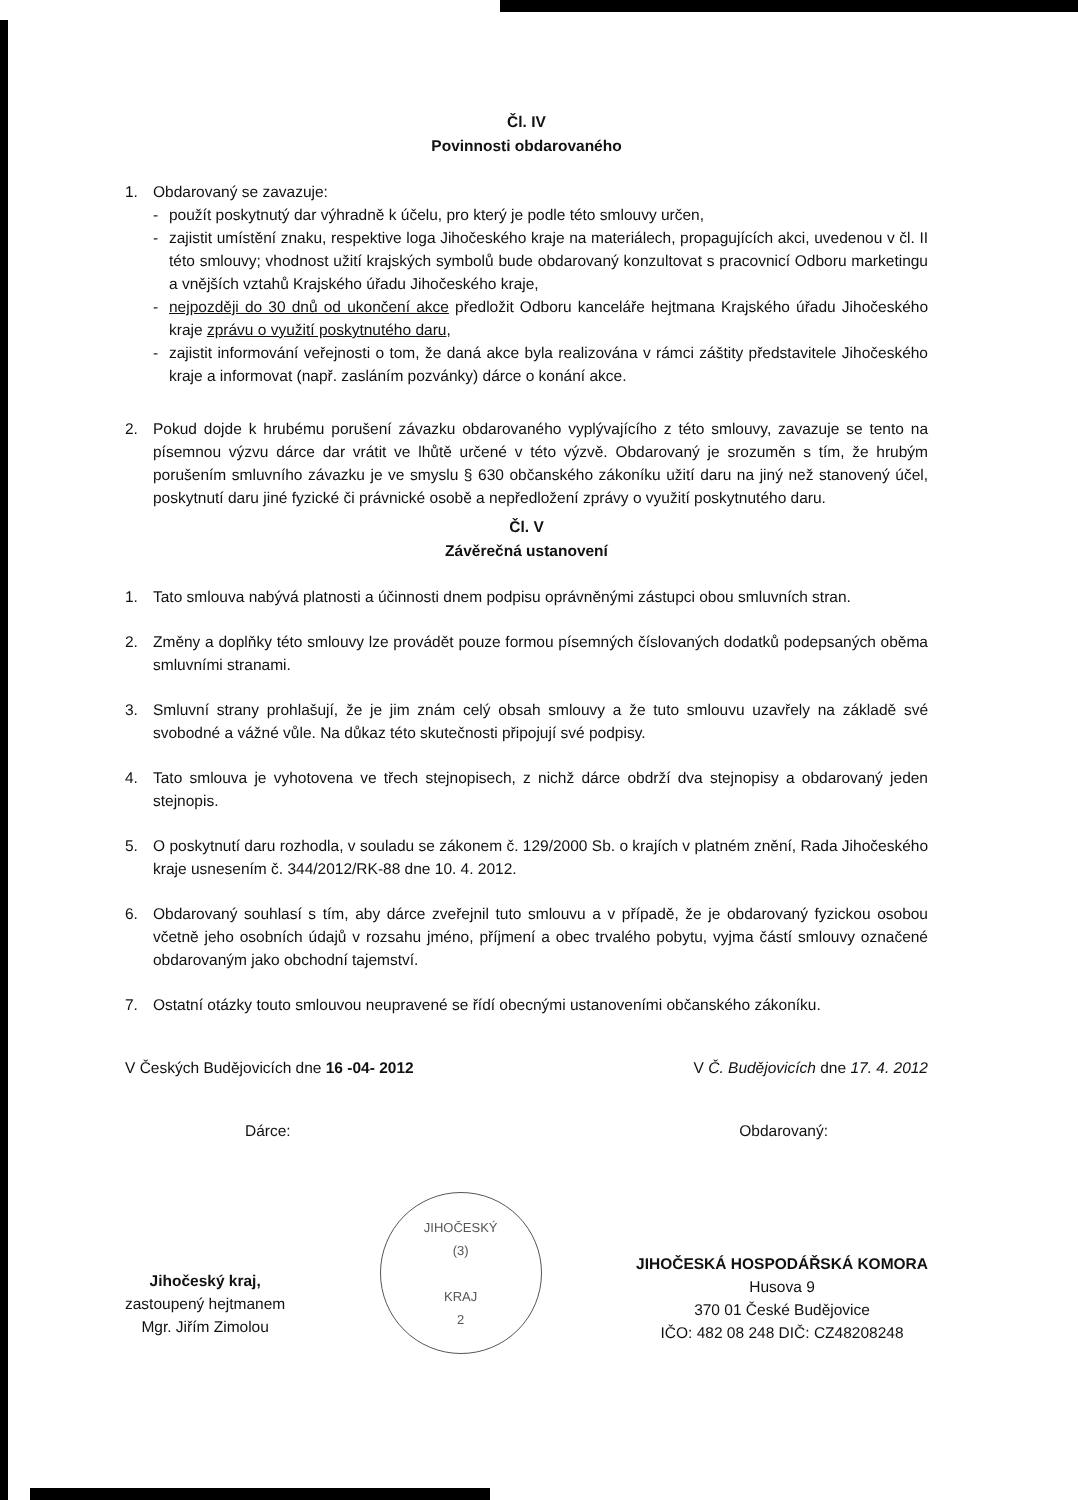Čl. IV
Povinnosti obdarovaného
1. Obdarovaný se zavazuje:
- použít poskytnutý dar výhradně k účelu, pro který je podle této smlouvy určen,
- zajistit umístění znaku, respektive loga Jihočeského kraje na materiálech, propagujících akci, uvedenou v čl. II této smlouvy; vhodnost užití krajských symbolů bude obdarovaný konzultovat s pracovnicí Odboru marketingu a vnějších vztahů Krajského úřadu Jihočeského kraje,
- nejpozději do 30 dnů od ukončení akce předložit Odboru kanceláře hejtmana Krajského úřadu Jihočeského kraje zprávu o využití poskytnutého daru,
- zajistit informování veřejnosti o tom, že daná akce byla realizována v rámci záštity představitele Jihočeského kraje a informovat (např. zasláním pozvánky) dárce o konání akce.
2. Pokud dojde k hrubému porušení závazku obdarovaného vyplývajícího z této smlouvy, zavazuje se tento na písemnou výzvu dárce dar vrátit ve lhůtě určené v této výzvě. Obdarovaný je srozuměn s tím, že hrubým porušením smluvního závazku je ve smyslu § 630 občanského zákoníku užití daru na jiný než stanovený účel, poskytnutí daru jiné fyzické či právnické osobě a nepředložení zprávy o využití poskytnutého daru.
Čl. V
Závěrečná ustanovení
1. Tato smlouva nabývá platnosti a účinnosti dnem podpisu oprávněnými zástupci obou smluvních stran.
2. Změny a doplňky této smlouvy lze provádět pouze formou písemných číslovaných dodatků podepsaných oběma smluvními stranami.
3. Smluvní strany prohlašují, že je jim znám celý obsah smlouvy a že tuto smlouvu uzavřely na základě své svobodné a vážné vůle. Na důkaz této skutečnosti připojují své podpisy.
4. Tato smlouva je vyhotovena ve třech stejnopisech, z nichž dárce obdrží dva stejnopisy a obdarovaný jeden stejnopis.
5. O poskytnutí daru rozhodla, v souladu se zákonem č. 129/2000 Sb. o krajích v platném znění, Rada Jihočeského kraje usnesením č. 344/2012/RK-88 dne 10. 4. 2012.
6. Obdarovaný souhlasí s tím, aby dárce zveřejnil tuto smlouvu a v případě, že je obdarovaný fyzickou osobou včetně jeho osobních údajů v rozsahu jméno, příjmení a obec trvalého pobytu, vyjma částí smlouvy označené obdarovaným jako obchodní tajemství.
7. Ostatní otázky touto smlouvou neupravené se řídí obecnými ustanoveními občanského zákoníku.
V Českých Budějovicích dne 16 -04- 2012
V Č. Budějovicích dne 17. 4. 2012
Dárce: Obdarovaný:
Jihočeský kraj,
zastoupený hejtmanem
Mgr. Jiřím Zimolou
JIHOČESKÝ
(3)
KRAJ
2
JIHOČESKÁ HOSPODÁŘSKÁ KOMORA
Husova 9
370 01 České Budějovice
IČO: 482 08 248 DIČ: CZ48208248